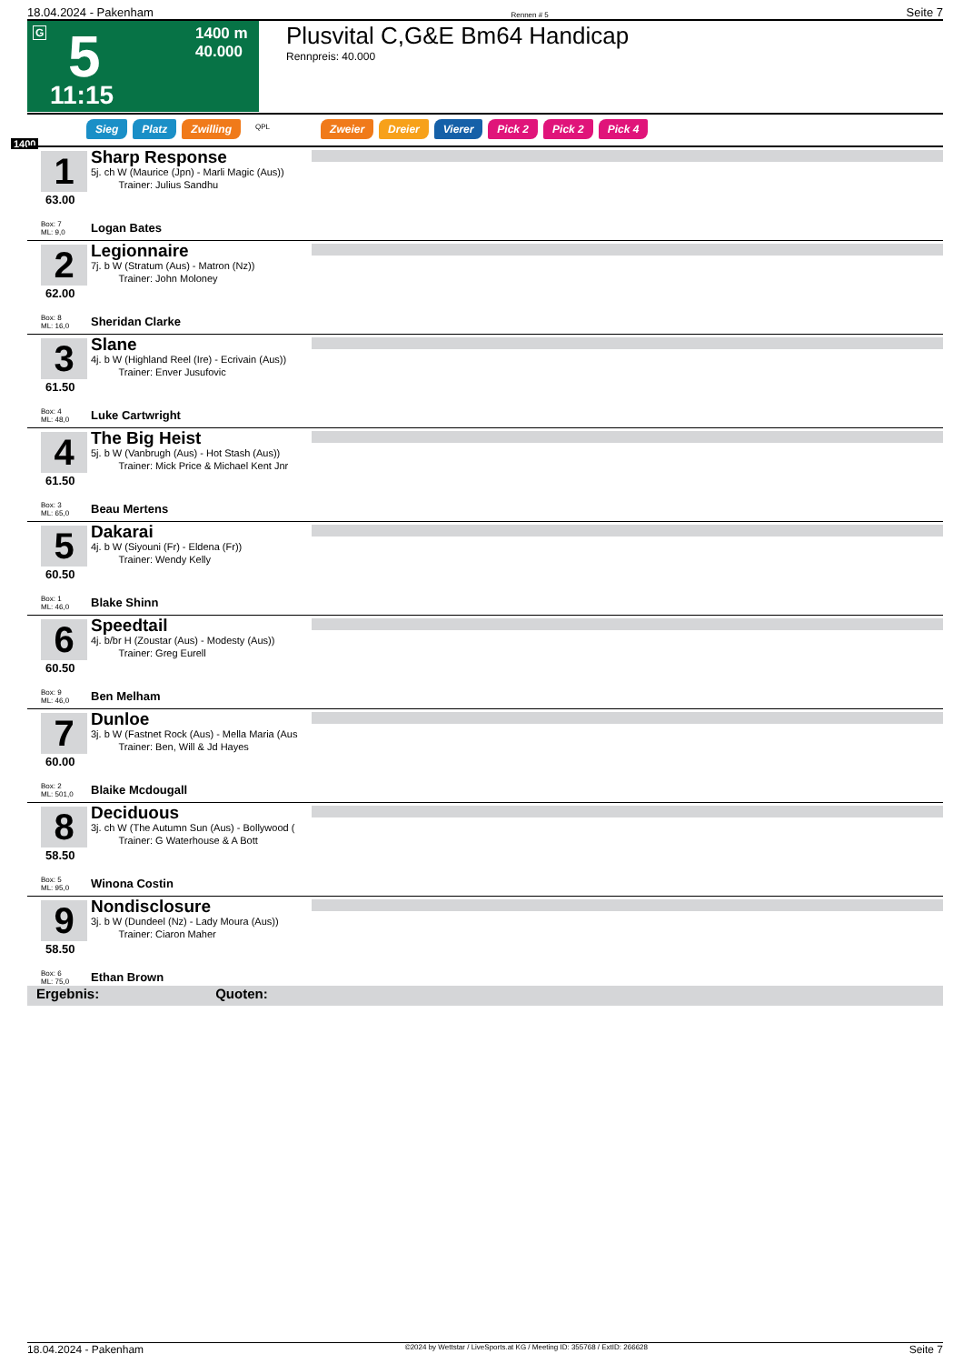18.04.2024 - Pakenham Rennen # 5 Seite 7
G 5 1400 m
40.000
11:15
Plusvital C,G&E Bm64 Handicap
Rennpreis: 40.000
Sieg Platz Zwilling QPL Zweier Dreier Vierer Pick 2 Pick 2 Pick 4
1400
1
63.00
Sharp Response
5j. ch W (Maurice (Jpn) - Marli Magic (Aus))
Trainer: Julius Sandhu
Box: 7
ML: 9,0
Logan Bates
2
62.00
Legionnaire
7j. b W (Stratum (Aus) - Matron (Nz))
Trainer: John Moloney
Box: 8
ML: 16,0
Sheridan Clarke
3
61.50
Slane
4j. b W (Highland Reel (Ire) - Ecrivain (Aus))
Trainer: Enver Jusufovic
Box: 4
ML: 48,0
Luke Cartwright
4
61.50
The Big Heist
5j. b W (Vanbrugh (Aus) - Hot Stash (Aus))
Trainer: Mick Price & Michael Kent Jnr
Box: 3
ML: 65,0
Beau Mertens
5
60.50
Dakarai
4j. b W (Siyouni (Fr) - Eldena (Fr))
Trainer: Wendy Kelly
Box: 1
ML: 46,0
Blake Shinn
6
60.50
Speedtail
4j. b/br H (Zoustar (Aus) - Modesty (Aus))
Trainer: Greg Eurell
Box: 9
ML: 46,0
Ben Melham
7
60.00
Dunloe
3j. b W (Fastnet Rock (Aus) - Mella Maria (Aus
Trainer: Ben, Will & Jd Hayes
Box: 2
ML: 501,0
Blaike Mcdougall
8
58.50
Deciduous
3j. ch W (The Autumn Sun (Aus) - Bollywood (
Trainer: G Waterhouse & A Bott
Box: 5
ML: 95,0
Winona Costin
9
58.50
Nondisclosure
3j. b W (Dundeel (Nz) - Lady Moura (Aus))
Trainer: Ciaron Maher
Box: 6
ML: 75,0
Ethan Brown
Ergebnis: Quoten:
18.04.2024 - Pakenham ©2024 by Wettstar / LiveSports.at KG / Meeting ID: 355768 / ExtID: 266628 Seite 7